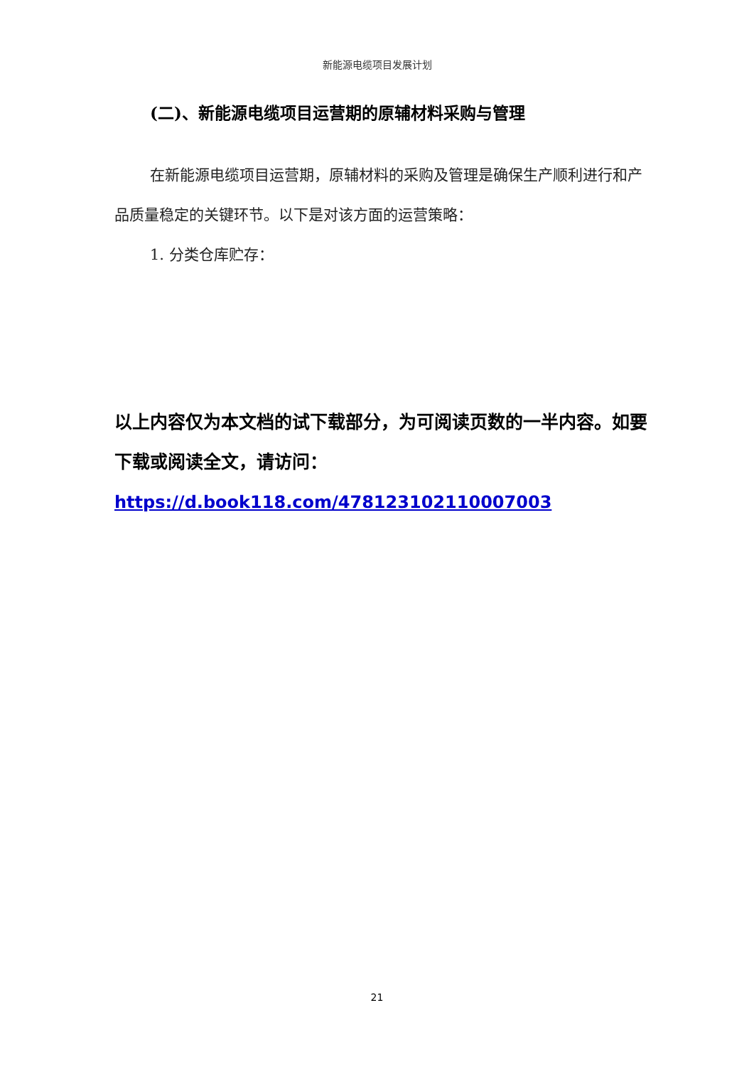新能源电缆项目发展计划
(二)、新能源电缆项目运营期的原辅材料采购与管理
在新能源电缆项目运营期，原辅材料的采购及管理是确保生产顺利进行和产品质量稳定的关键环节。以下是对该方面的运营策略：
1. 分类仓库贮存：
以上内容仅为本文档的试下载部分，为可阅读页数的一半内容。如要下载或阅读全文，请访问：
https://d.book118.com/478123102110007003
21